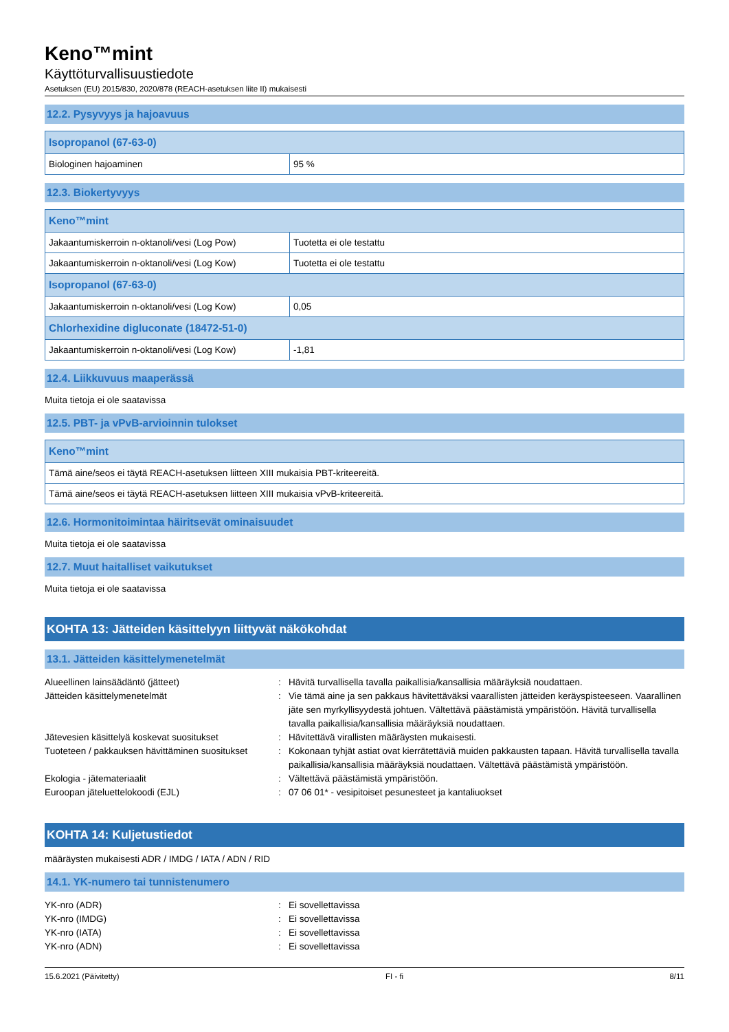Keno™mint
Käyttöturvallisuustiedote
Asetuksen (EU) 2015/830, 2020/878 (REACH-asetuksen liite II) mukaisesti
12.2. Pysyvyys ja hajoavuus
| Isopropanol (67-63-0) | |
| Biologinen hajoaminen | 95 % |
12.3. Biokertyvyys
| Keno™mint | |
| Jakaantumiskerroin n-oktanoli/vesi (Log Pow) | Tuotetta ei ole testattu |
| Jakaantumiskerroin n-oktanoli/vesi (Log Kow) | Tuotetta ei ole testattu |
| Isopropanol (67-63-0) | |
| Jakaantumiskerroin n-oktanoli/vesi (Log Kow) | 0,05 |
| Chlorhexidine digluconate (18472-51-0) | |
| Jakaantumiskerroin n-oktanoli/vesi (Log Kow) | -1,81 |
12.4. Liikkuvuus maaperässä
Muita tietoja ei ole saatavissa
12.5. PBT- ja vPvB-arvioinnin tulokset
| Keno™mint |
| Tämä aine/seos ei täytä REACH-asetuksen liitteen XIII mukaisia PBT-kriteereitä. |
| Tämä aine/seos ei täytä REACH-asetuksen liitteen XIII mukaisia vPvB-kriteereitä. |
12.6. Hormonitoimintaa häiritsevät ominaisuudet
Muita tietoja ei ole saatavissa
12.7. Muut haitalliset vaikutukset
Muita tietoja ei ole saatavissa
KOHTA 13: Jätteiden käsittelyyn liittyvät näkökohdat
13.1. Jätteiden käsittelymenetelmät
Alueellinen lainsäädäntö (jätteet)
:
Hävitä turvallisella tavalla paikallisia/kansallisia määräyksiä noudattaen.
Jätteiden käsittelymenetelmät
:
Vie tämä aine ja sen pakkaus hävitettäväksi vaarallisten jätteiden keräyspisteeseen. Vaarallinen jäte sen myrkyllisyydestä johtuen. Vältettävä päästämistä ympäristöön. Hävitä turvallisella tavalla paikallisia/kansallisia määräyksiä noudattaen.
Jätevesien käsittelyä koskevat suositukset
:
Hävitettävä virallisten määräysten mukaisesti.
Tuoteteen / pakkauksen hävittäminen suositukset
:
Kokonaan tyhjät astiat ovat kierrätettäviä muiden pakkausten tapaan. Hävitä turvallisella tavalla paikallisia/kansallisia määräyksiä noudattaen. Vältettävä päästämistä ympäristöön.
Ekologia - jätemateriaalit
:
Vältettävä päästämistä ympäristöön.
Euroopan jäteluettelokoodi (EJL)
:
07 06 01* - vesipitoiset pesunesteet ja kantaliuokset
KOHTA 14: Kuljetustiedot
määräysten mukaisesti ADR / IMDG / IATA / ADN / RID
14.1. YK-numero tai tunnistenumero
YK-nro (ADR)
:
Ei sovellettavissa
YK-nro (IMDG)
:
Ei sovellettavissa
YK-nro (IATA)
:
Ei sovellettavissa
YK-nro (ADN)
:
Ei sovellettavissa
15.6.2021 (Päivitetty) FI - fi 8/11